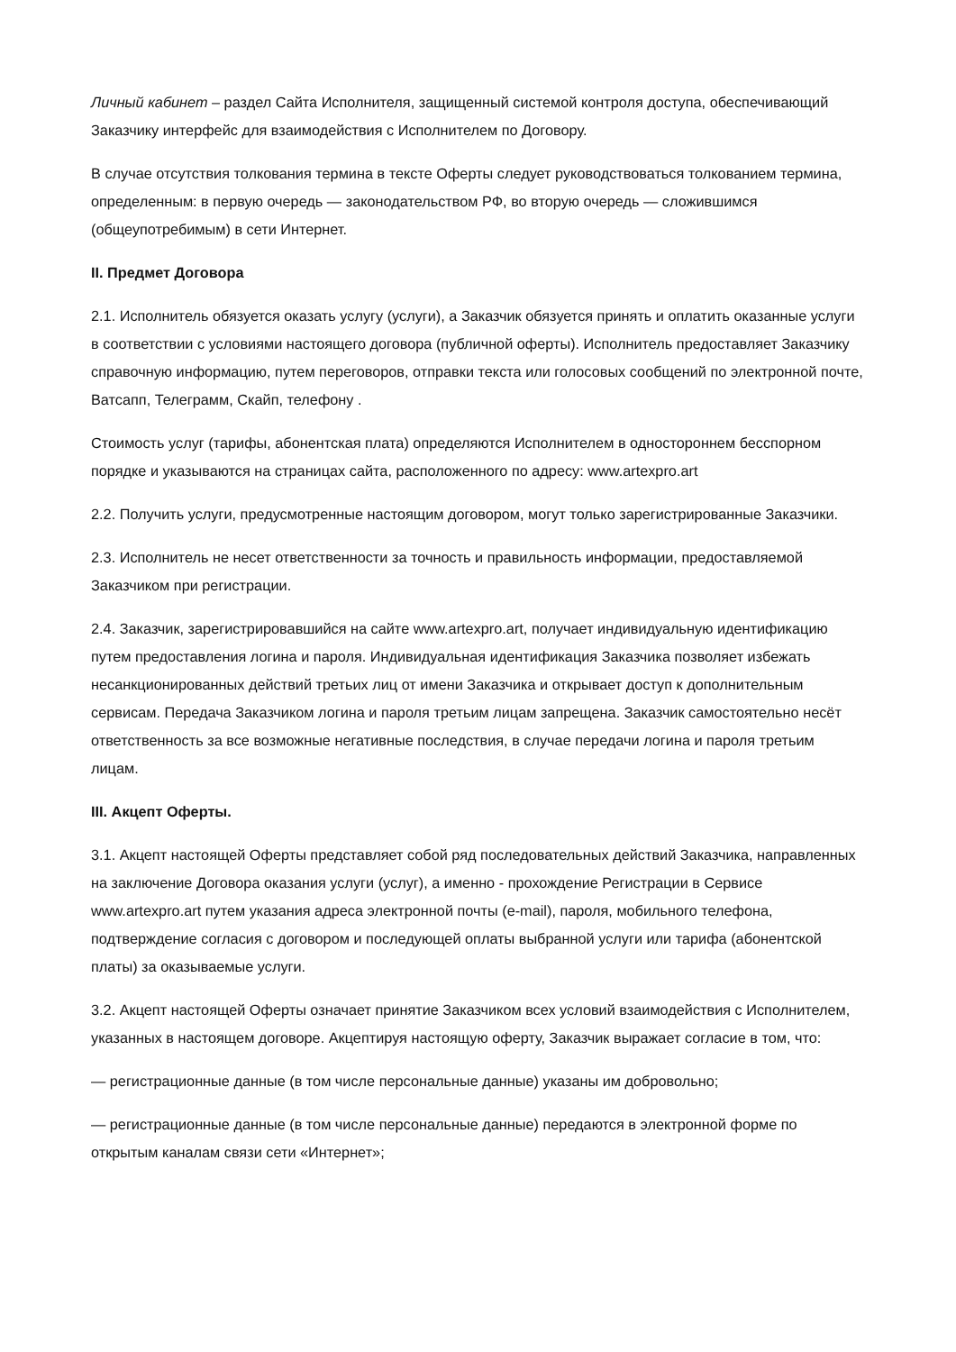Личный кабинет – раздел Сайта Исполнителя, защищенный системой контроля доступа, обеспечивающий Заказчику интерфейс для взаимодействия с Исполнителем по Договору.
В случае отсутствия толкования термина в тексте Оферты следует руководствоваться толкованием термина, определенным: в первую очередь — законодательством РФ, во вторую очередь — сложившимся (общеупотребимым) в сети Интернет.
II. Предмет Договора
2.1. Исполнитель обязуется оказать услугу (услуги), а Заказчик обязуется принять и оплатить оказанные услуги в соответствии с условиями настоящего договора (публичной оферты). Исполнитель предоставляет Заказчику справочную информацию, путем переговоров, отправки текста или голосовых сообщений по электронной почте, Ватсапп, Телеграмм, Скайп, телефону .
Стоимость услуг (тарифы, абонентская плата) определяются Исполнителем в одностороннем бесспорном порядке и указываются на страницах сайта, расположенного по адресу: www.artexpro.art
2.2. Получить услуги, предусмотренные настоящим договором, могут только зарегистрированные Заказчики.
2.3. Исполнитель не несет ответственности за точность и правильность информации, предоставляемой Заказчиком при регистрации.
2.4. Заказчик, зарегистрировавшийся на сайте www.artexpro.art, получает индивидуальную идентификацию путем предоставления логина и пароля. Индивидуальная идентификация Заказчика позволяет избежать несанкционированных действий третьих лиц от имени Заказчика и открывает доступ к дополнительным сервисам. Передача Заказчиком логина и пароля третьим лицам запрещена. Заказчик самостоятельно несёт ответственность за все возможные негативные последствия, в случае передачи логина и пароля третьим лицам.
III. Акцепт Оферты.
3.1. Акцепт настоящей Оферты представляет собой ряд последовательных действий Заказчика, направленных на заключение Договора оказания услуги (услуг), а именно - прохождение Регистрации в Сервисе www.artexpro.art путем указания адреса электронной почты (e-mail), пароля, мобильного телефона, подтверждение согласия с договором и последующей оплаты выбранной услуги или тарифа (абонентской платы) за оказываемые услуги.
3.2. Акцепт настоящей Оферты означает принятие Заказчиком всех условий взаимодействия с Исполнителем, указанных в настоящем договоре. Акцептируя настоящую оферту, Заказчик выражает согласие в том, что:
— регистрационные данные (в том числе персональные данные) указаны им добровольно;
— регистрационные данные (в том числе персональные данные) передаются в электронной форме по открытым каналам связи сети «Интернет»;